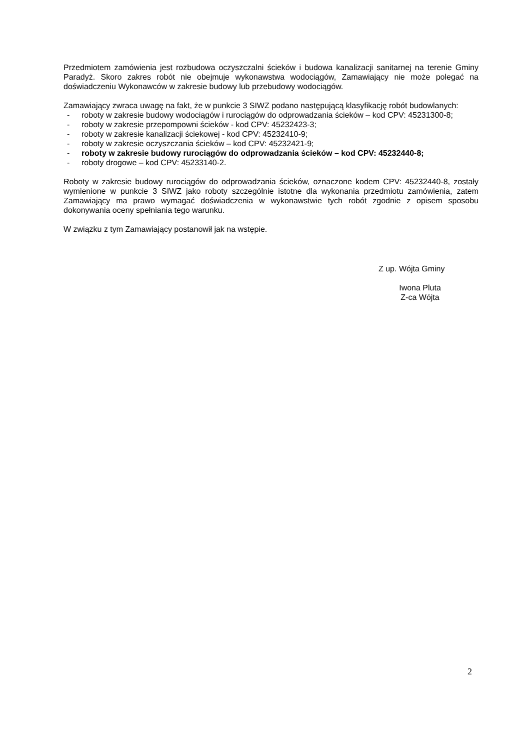Przedmiotem zamówienia jest rozbudowa oczyszczalni ścieków i budowa kanalizacji sanitarnej na terenie Gminy Paradyż. Skoro zakres robót nie obejmuje wykonawstwa wodociągów, Zamawiający nie może polegać na doświadczeniu Wykonawców w zakresie budowy lub przebudowy wodociągów.
Zamawiający zwraca uwagę na fakt, że w punkcie 3 SIWZ podano następującą klasyfikację robót budowlanych:
- roboty w zakresie budowy wodociągów i rurociągów do odprowadzania ścieków – kod CPV: 45231300-8;
- roboty w zakresie przepompowni ścieków - kod CPV: 45232423-3;
- roboty w zakresie kanalizacji ściekowej - kod CPV: 45232410-9;
- roboty w zakresie oczyszczania ścieków – kod CPV: 45232421-9;
- roboty w zakresie budowy rurociągów do odprowadzania ścieków – kod CPV: 45232440-8;
- roboty drogowe – kod CPV: 45233140-2.
Roboty w zakresie budowy rurociągów do odprowadzania ścieków, oznaczone kodem CPV: 45232440-8, zostały wymienione w punkcie 3 SIWZ jako roboty szczególnie istotne dla wykonania przedmiotu zamówienia, zatem Zamawiający ma prawo wymagać doświadczenia w wykonawstwie tych robót zgodnie z opisem sposobu dokonywania oceny spełniania tego warunku.
W związku z tym Zamawiający postanowił jak na wstępie.
Z up. Wójta Gminy
Iwona Pluta
Z-ca Wójta
2